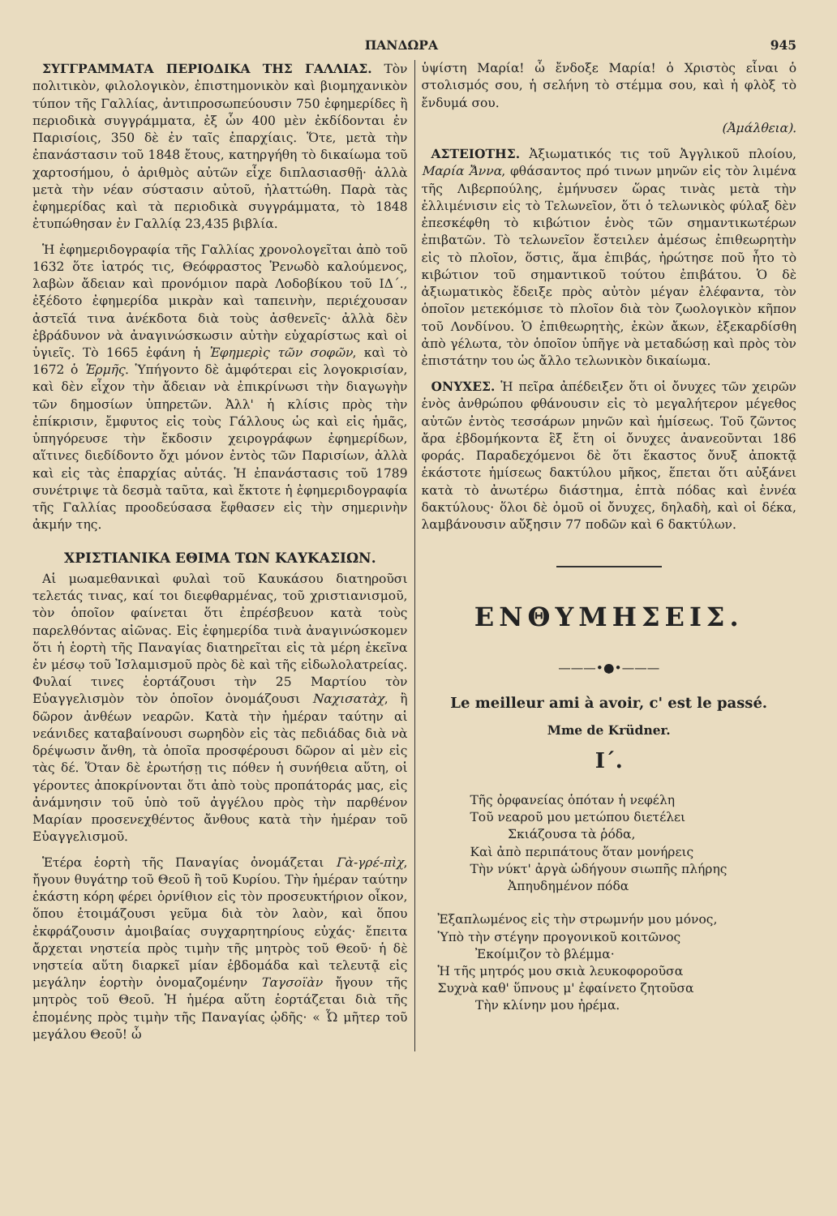ΠΑΝΔΩΡΑ 945
ΣΥΓΓΡΑΜΜΑΤΑ ΠΕΡΙΟΔΙΚΑ ΤΗΣ ΓΑΛΛΙΑΣ. Τὸν πολιτικὸν, φιλολογικὸν, ἐπιστημονικὸν καὶ βιομηχανικὸν τύπον τῆς Γαλλίας, ἀντιπροσωπεύουσιν 750 ἐφημερίδες ἢ περιοδικὰ συγγράμματα, ἐξ ὧν 400 μὲν ἐκδίδονται ἐν Παρισίοις, 350 δὲ ἐν ταῖς ἐπαρχίαις. Ὅτε, μετὰ τὴν ἐπανάστασιν τοῦ 1848 ἔτους, κατηργήθη τὸ δικαίωμα τοῦ χαρτοσήμου, ὁ ἀριθμὸς αὐτῶν εἶχε διπλασιασθῇ· ἀλλὰ μετὰ τὴν νέαν σύστασιν αὐτοῦ, ἠλαττώθη. Παρὰ τὰς ἐφημερίδας καὶ τὰ περιοδικὰ συγγράμματα, τὸ 1848 ἐτυπώθησαν ἐν Γαλλίᾳ 23,435 βιβλία.
Ἡ ἐφημεριδογραφία τῆς Γαλλίας χρονολογεῖται ἀπὸ τοῦ 1632 ὅτε ἰατρός τις, Θεόφραστος Ῥενωδὸ καλούμενος, λαβὼν ἄδειαν καὶ προνόμιον παρὰ Λοδοβίκου τοῦ ΙΔ΄., ἐξέδοτο ἐφημερίδα μικρὰν καὶ ταπεινὴν, περιέχουσαν ἀστεῖά τινα ἀνέκδοτα διὰ τοὺς ἀσθενεῖς· ἀλλὰ δὲν ἐβράδυνον νὰ ἀναγινώσκωσιν αὐτὴν εὐχαρίστως καὶ οἱ ὑγιεῖς. Τὸ 1665 ἐφάνη ἡ Ἐφημερὶς τῶν σοφῶν, καὶ τὸ 1672 ὁ Ἑρμῆς. Ὑπήγοντο δὲ ἀμφότεραι εἰς λογοκρισίαν, καὶ δὲν εἶχον τὴν ἄδειαν νὰ ἐπικρίνωσι τὴν διαγωγὴν τῶν δημοσίων ὑπηρετῶν. Ἀλλ' ἡ κλίσις πρὸς τὴν ἐπίκρισιν, ἔμφυτος εἰς τοὺς Γάλλους ὡς καὶ εἰς ἡμᾶς, ὑπηγόρευσε τὴν ἔκδοσιν χειρογράφων ἐφημερίδων, αἵτινες διεδίδοντο ὄχι μόνον ἐντὸς τῶν Παρισίων, ἀλλὰ καὶ εἰς τὰς ἐπαρχίας αὐτάς. Ἡ ἐπανάστασις τοῦ 1789 συνέτριψε τὰ δεσμὰ ταῦτα, καὶ ἔκτοτε ἡ ἐφημεριδογραφία τῆς Γαλλίας προοδεύσασα ἔφθασεν εἰς τὴν σημερινὴν ἀκμήν της.
ΧΡΙΣΤΙΑΝΙΚΑ ΕΘΙΜΑ ΤΩΝ ΚΑΥΚΑΣΙΩΝ.
Αἱ μωαμεθανικαὶ φυλαὶ τοῦ Καυκάσου διατηροῦσι τελετάς τινας, καί τοι διεφθαρμένας, τοῦ χριστιανισμοῦ, τὸν ὁποῖον φαίνεται ὅτι ἐπρέσβευον κατὰ τοὺς παρελθόντας αἰῶνας. Εἰς ἐφημερίδα τινὰ ἀναγινώσκομεν ὅτι ἡ ἑορτὴ τῆς Παναγίας διατηρεῖται εἰς τὰ μέρη ἐκεῖνα ἐν μέσῳ τοῦ Ἰσλαμισμοῦ πρὸς δὲ καὶ τῆς εἰδωλολατρείας. Φυλαί τινες ἑορτάζουσι τὴν 25 Μαρτίου τὸν Εὐαγγελισμὸν τὸν ὁποῖον ὀνομάζουσι Ναχισατὰχ, ἢ δῶρον ἀνθέων νεαρῶν. Κατὰ τὴν ἡμέραν ταύτην αἱ νεάνιδες καταβαίνουσι σωρηδὸν εἰς τὰς πεδιάδας διὰ νὰ δρέψωσιν ἄνθη, τὰ ὁποῖα προσφέρουσι δῶρον αἱ μὲν εἰς τὰς δέ. Ὅταν δὲ ἐρωτήσῃ τις πόθεν ἡ συνήθεια αὕτη, οἱ γέροντες ἀποκρίνονται ὅτι ἀπὸ τοὺς προπάτοράς μας, εἰς ἀνάμνησιν τοῦ ὑπὸ τοῦ ἀγγέλου πρὸς τὴν παρθένον Μαρίαν προσενεχθέντος ἄνθους κατὰ τὴν ἡμέραν τοῦ Εὐαγγελισμοῦ.
Ἑτέρα ἑορτὴ τῆς Παναγίας ὀνομάζεται Γὰ-γρέ-πὶχ, ἤγουν θυγάτηρ τοῦ Θεοῦ ἢ τοῦ Κυρίου. Τὴν ἡμέραν ταύτην ἑκάστη κόρη φέρει ὀρνίθιον εἰς τὸν προσευκτήριον οἶκον, ὅπου ἑτοιμάζουσι γεῦμα διὰ τὸν λαὸν, καὶ ὅπου ἐκφράζουσιν ἀμοιβαίας συγχαρητηρίους εὐχάς· ἔπειτα ἄρχεται νηστεία πρὸς τιμὴν τῆς μητρὸς τοῦ Θεοῦ· ἡ δὲ νηστεία αὕτη διαρκεῖ μίαν ἑβδομάδα καὶ τελευτᾷ εἰς μεγάλην ἑορτὴν ὀνομαζομένην Ταγσοϊὰν ἤγουν τῆς μητρὸς τοῦ Θεοῦ. Ἡ ἡμέρα αὕτη ἑορτάζεται διὰ τῆς ἑπομένης πρὸς τιμὴν τῆς Παναγίας ᾠδῆς· « Ὦ μῆτερ τοῦ μεγάλου Θεοῦ! ὦ
ὑψίστη Μαρία! ὦ ἔνδοξε Μαρία! ὁ Χριστὸς εἶναι ὁ στολισμός σου, ἡ σελήνη τὸ στέμμα σου, καὶ ἡ φλὸξ τὸ ἔνδυμά σου.
(Ἀμάλθεια).
ΑΣΤΕΙΟΤΗΣ. Ἀξιωματικός τις τοῦ Ἀγγλικοῦ πλοίου, Μαρία Ἄννα, φθάσαντος πρό τινων μηνῶν εἰς τὸν λιμένα τῆς Λιβερπούλης, ἐμήνυσεν ὥρας τινὰς μετὰ τὴν ἐλλιμένισιν εἰς τὸ Τελωνεῖον, ὅτι ὁ τελωνικὸς φύλαξ δὲν ἐπεσκέφθη τὸ κιβώτιον ἑνὸς τῶν σημαντικωτέρων ἐπιβατῶν. Τὸ τελωνεῖον ἔστειλεν ἀμέσως ἐπιθεωρητὴν εἰς τὸ πλοῖον, ὅστις, ἅμα ἐπιβάς, ἠρώτησε ποῦ ἦτο τὸ κιβώτιον τοῦ σημαντικοῦ τούτου ἐπιβάτου. Ὁ δὲ ἀξιωματικὸς ἔδειξε πρὸς αὐτὸν μέγαν ἐλέφαντα, τὸν ὁποῖον μετεκόμισε τὸ πλοῖον διὰ τὸν ζωολογικὸν κῆπον τοῦ Λονδίνου. Ὁ ἐπιθεωρητὴς, ἐκὼν ἄκων, ἐξεκαρδίσθη ἀπὸ γέλωτα, τὸν ὁποῖον ὑπῆγε νὰ μεταδώσῃ καὶ πρὸς τὸν ἐπιστάτην του ὡς ἄλλο τελωνικὸν δικαίωμα.
ΟΝΥΧΕΣ. Ἡ πεῖρα ἀπέδειξεν ὅτι οἱ ὄνυχες τῶν χειρῶν ἑνὸς ἀνθρώπου φθάνουσιν εἰς τὸ μεγαλήτερον μέγεθος αὐτῶν ἐντὸς τεσσάρων μηνῶν καὶ ἡμίσεως. Τοῦ ζῶντος ἄρα ἑβδομήκοντα ἓξ ἔτη οἱ ὄνυχες ἀνανεοῦνται 186 φοράς. Παραδεχόμενοι δὲ ὅτι ἕκαστος ὄνυξ ἀποκτᾷ ἑκάστοτε ἡμίσεως δακτύλου μῆκος, ἕπεται ὅτι αὐξάνει κατὰ τὸ ἀνωτέρω διάστημα, ἑπτὰ πόδας καὶ ἐννέα δακτύλους· ὅλοι δὲ ὁμοῦ οἱ ὄνυχες, δηλαδὴ, καὶ οἱ δέκα, λαμβάνουσιν αὔξησιν 77 ποδῶν καὶ 6 δακτύλων.
ΕΝΘΥΜΗΣΕΙΣ.
———•●•———
Le meilleur ami à avoir, c' est le passé.
Mme de Krüdner.
Ι΄.
Τῆς ὀρφανείας ὁπόταν ἡ νεφέλη
Τοῦ νεαροῦ μου μετώπου διετέλει
   Σκιάζουσα τὰ ῥόδα,
Καὶ ἀπὸ περιπάτους ὅταν μονήρεις
Τὴν νύκτ' ἀργὰ ὡδήγουν σιωπῆς πλήρης
   Ἀπηυδημένον πόδα
Ἐξαπλωμένος εἰς τὴν στρωμνήν μου μόνος,
Ὑπὸ τὴν στέγην προγονικοῦ κοιτῶνος
   Ἐκοίμιζον τὸ βλέμμα·
Ἡ τῆς μητρός μου σκιὰ λευκοφοροῦσα
Συχνὰ καθ' ὕπνους μ' ἐφαίνετο ζητοῦσα
   Τὴν κλίνην μου ἠρέμα.